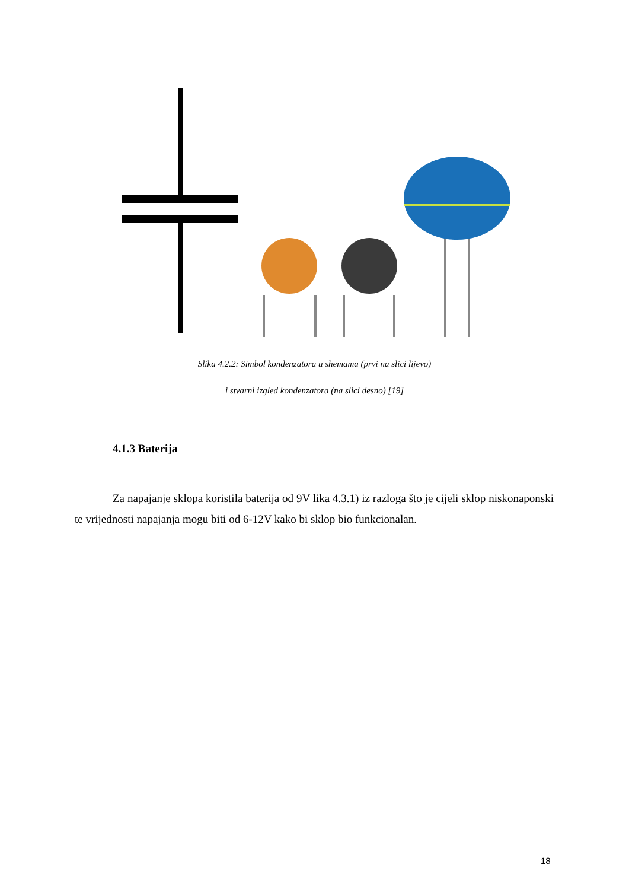Slika 4.2.2: Simbol kondenzatora u shemama (prvi na slici lijevo)
i stvarni izgled kondenzatora (na slici desno) [19]
4.1.3 Baterija
Za napajanje sklopa koristila baterija od 9V lika 4.3.1) iz razloga što je cijeli sklop niskonaponski te vrijednosti napajanja mogu biti od 6-12V kako bi sklop bio funkcionalan.
18